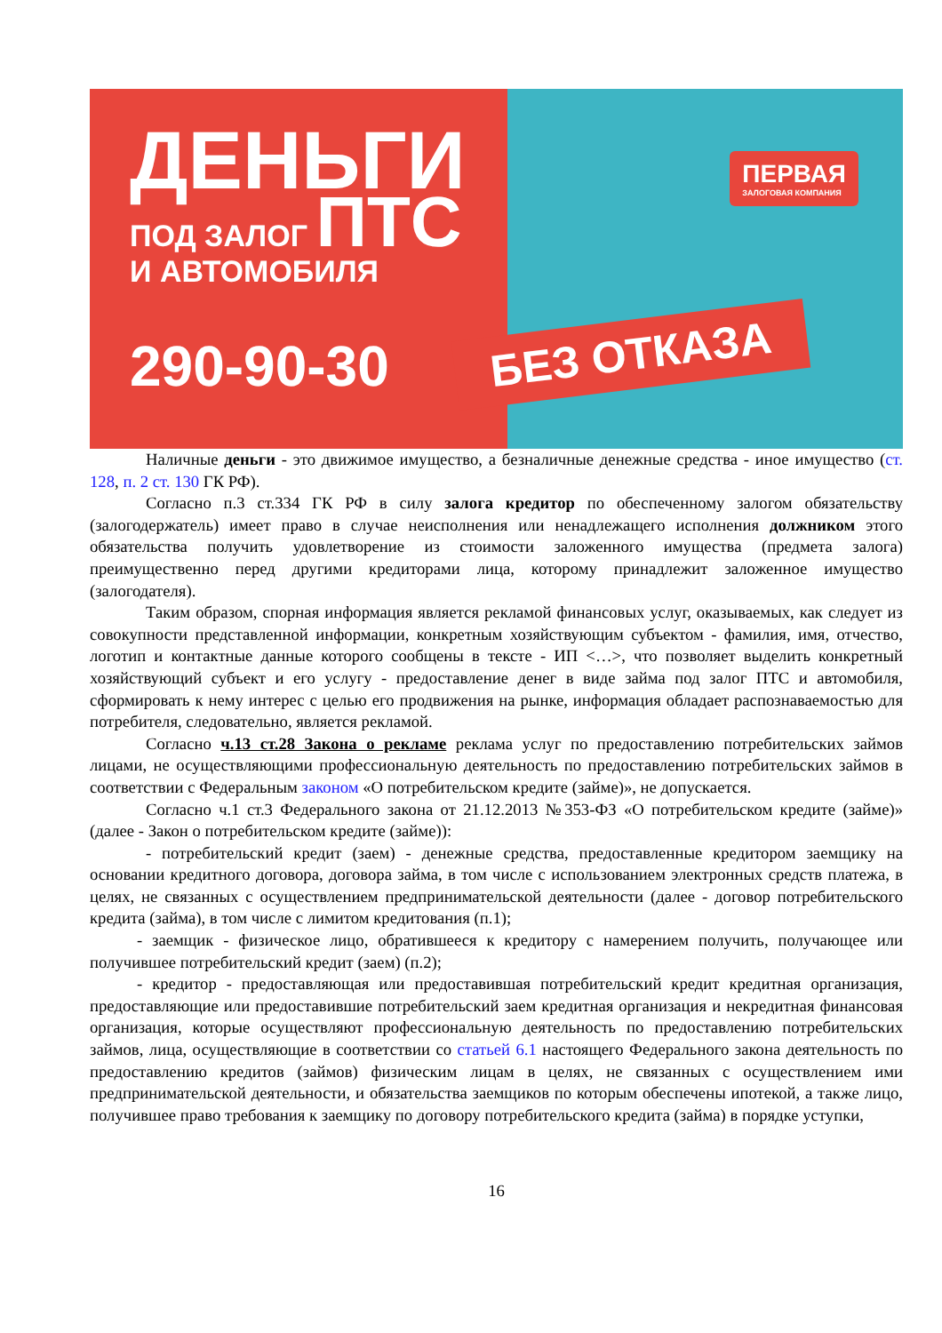ДЕНЬГИ
ПОД ЗАЛОГ ПТС
И АВТОМОБИЛЯ
290-90-30
ПЕРВАЯ
ЗАЛОГОВАЯ КОМПАНИЯ
БЕЗ ОТКАЗА
Наличные деньги - это движимое имущество, а безналичные денежные средства - иное имущество (ст. 128, п. 2 ст. 130 ГК РФ).
Согласно п.3 ст.334 ГК РФ в силу залога кредитор по обеспеченному залогом обязательству (залогодержатель) имеет право в случае неисполнения или ненадлежащего исполнения должником этого обязательства получить удовлетворение из стоимости заложенного имущества (предмета залога) преимущественно перед другими кредиторами лица, которому принадлежит заложенное имущество (залогодателя).
Таким образом, спорная информация является рекламой финансовых услуг, оказываемых, как следует из совокупности представленной информации, конкретным хозяйствующим субъектом - фамилия, имя, отчество, логотип и контактные данные которого сообщены в тексте - ИП <…>, что позволяет выделить конкретный хозяйствующий субъект и его услугу - предоставление денег в виде займа под залог ПТС и автомобиля, сформировать к нему интерес с целью его продвижения на рынке, информация обладает распознаваемостью для потребителя, следовательно, является рекламой.
Согласно ч.13 ст.28 Закона о рекламе реклама услуг по предоставлению потребительских займов лицами, не осуществляющими профессиональную деятельность по предоставлению потребительских займов в соответствии с Федеральным законом «О потребительском кредите (займе)», не допускается.
Согласно ч.1 ст.3 Федерального закона от 21.12.2013 №353-ФЗ «О потребительском кредите (займе)» (далее - Закон о потребительском кредите (займе)):
- потребительский кредит (заем) - денежные средства, предоставленные кредитором заемщику на основании кредитного договора, договора займа, в том числе с использованием электронных средств платежа, в целях, не связанных с осуществлением предпринимательской деятельности (далее - договор потребительского кредита (займа), в том числе с лимитом кредитования (п.1);
- заемщик - физическое лицо, обратившееся к кредитору с намерением получить, получающее или получившее потребительский кредит (заем) (п.2);
- кредитор - предоставляющая или предоставившая потребительский кредит кредитная организация, предоставляющие или предоставившие потребительский заем кредитная организация и некредитная финансовая организация, которые осуществляют профессиональную деятельность по предоставлению потребительских займов, лица, осуществляющие в соответствии со статьей 6.1 настоящего Федерального закона деятельность по предоставлению кредитов (займов) физическим лицам в целях, не связанных с осуществлением ими предпринимательской деятельности, и обязательства заемщиков по которым обеспечены ипотекой, а также лицо, получившее право требования к заемщику по договору потребительского кредита (займа) в порядке уступки,
16